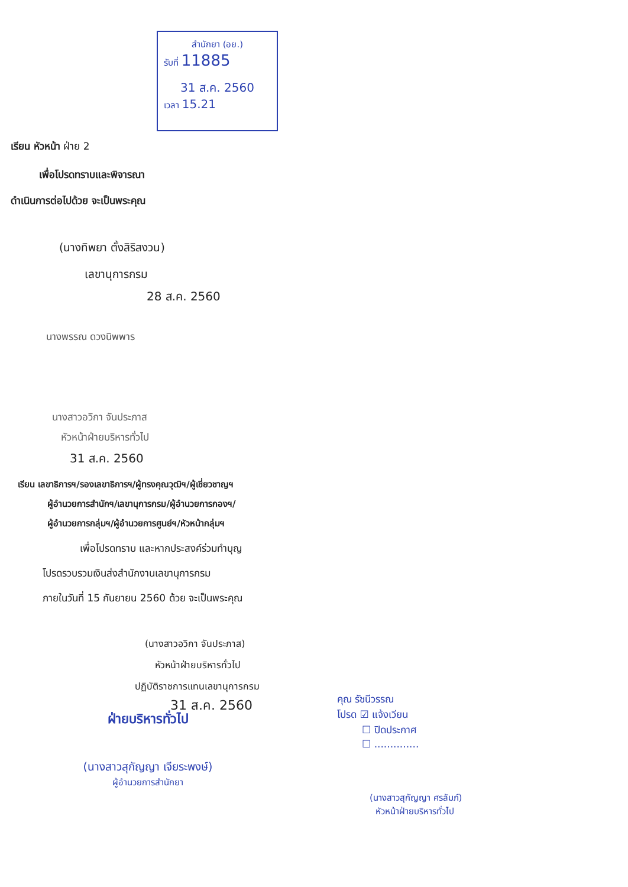สำนักยา (อย.)
รับที่ 11885
31 ส.ค. 2560
เวลา 15.21
เรียน หัวหน้า ฝ่าย 2
เพื่อโปรดทราบและพิจารณา
ดำเนินการต่อไปด้วย จะเป็นพระคุณ
(นางทิพยา ตั้งสิริสงวน)
เลขานุการกรม
28 ส.ค. 2560
นางพรรณ ดวงนิพพาร
นางสาวอวิกา จันประภาส
หัวหน้าฝ่ายบริหารทั่วไป
31 ส.ค. 2560
เรียน เลขาธิการฯ/รองเลขาธิการฯ/ผู้ทรงคุณวุฒิฯ/ผู้เชี่ยวชาญฯ
ผู้อำนวยการสำนักฯ/เลขานุการกรม/ผู้อำนวยการกองฯ/
ผู้อำนวยการกลุ่มฯ/ผู้อำนวยการศูนย์ฯ/หัวหน้ากลุ่มฯ
เพื่อโปรดทราบ และหากประสงค์ร่วมทำบุญ
โปรดรวบรวมเงินส่งสำนักงานเลขานุการกรม
ภายในวันที่ 15 กันยายน 2560 ด้วย จะเป็นพระคุณ
(นางสาวอวิกา จันประภาส)
หัวหน้าฝ่ายบริหารทั่วไป
ปฏิบัติราชการแทนเลขานุการกรม
31 ส.ค. 2560
ฝ่ายบริหารทั่วไป
(นางสาวสุกัญญา เจียระพงษ์)
ผู้อำนวยการสำนักยา
คุณ รัชนีวรรณ
โปรด ☑ แจ้งเวียน
☐ ปิดประกาศ
☐ ..............
(นางสาวสุกัญญา ศรลัมภ์)
หัวหน้าฝ่ายบริหารทั่วไป